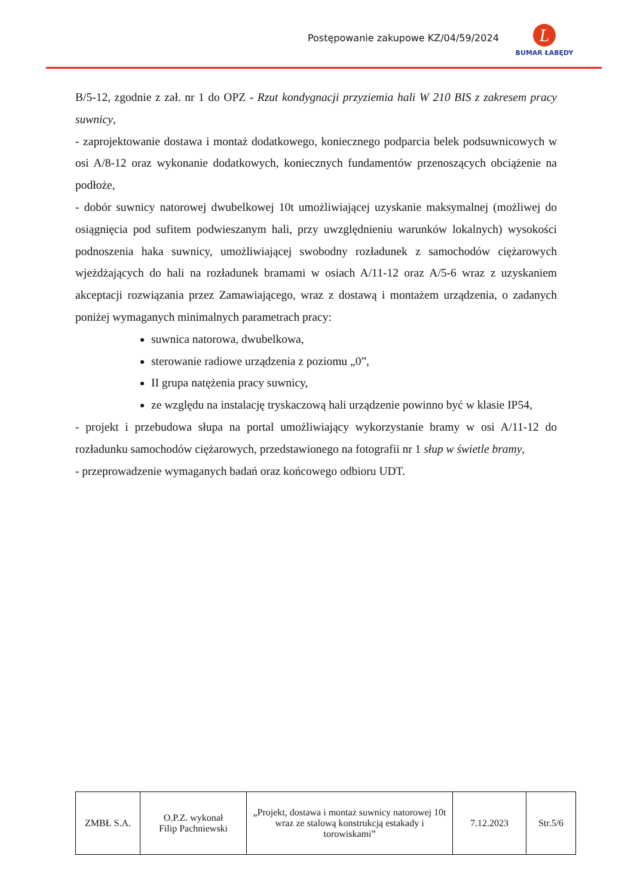Postępowanie zakupowe KZ/04/59/2024
L
BUMAR ŁABĘDY
B/5-12, zgodnie z zał. nr 1 do OPZ - Rzut kondygnacji przyziemia hali W 210 BIS z zakresem pracy suwnicy,
- zaprojektowanie dostawa i montaż dodatkowego, koniecznego podparcia belek podsuwnicowych w osi A/8-12 oraz wykonanie dodatkowych, koniecznych fundamentów przenoszących obciążenie na podłoże,
- dobór suwnicy natorowej dwubelkowej 10t umożliwiającej uzyskanie maksymalnej (możliwej do osiągnięcia pod sufitem podwieszanym hali, przy uwzględnieniu warunków lokalnych) wysokości podnoszenia haka suwnicy, umożliwiającej swobodny rozładunek z samochodów ciężarowych wjeżdżających do hali na rozładunek bramami w osiach A/11-12 oraz A/5-6 wraz z uzyskaniem akceptacji rozwiązania przez Zamawiającego, wraz z dostawą i montażem urządzenia, o zadanych poniżej wymaganych minimalnych parametrach pracy:
suwnica natorowa, dwubelkowa,
sterowanie radiowe urządzenia z poziomu „0”,
II grupa natężenia pracy suwnicy,
ze względu na instalację tryskaczową hali urządzenie powinno być w klasie IP54,
- projekt i przebudowa słupa na portal umożliwiający wykorzystanie bramy w osi A/11-12 do rozładunku samochodów ciężarowych, przedstawionego na fotografii nr 1 słup w świetle bramy,
- przeprowadzenie wymaganych badań oraz końcowego odbioru UDT.
| ZMBŁ S.A. | O.P.Z. wykonał Filip Pachniewski | „Projekt, dostawa i montaż suwnicy natorowej 10t wraz ze stalową konstrukcją estakady i torowiskami” | 7.12.2023 | Str.5/6 |